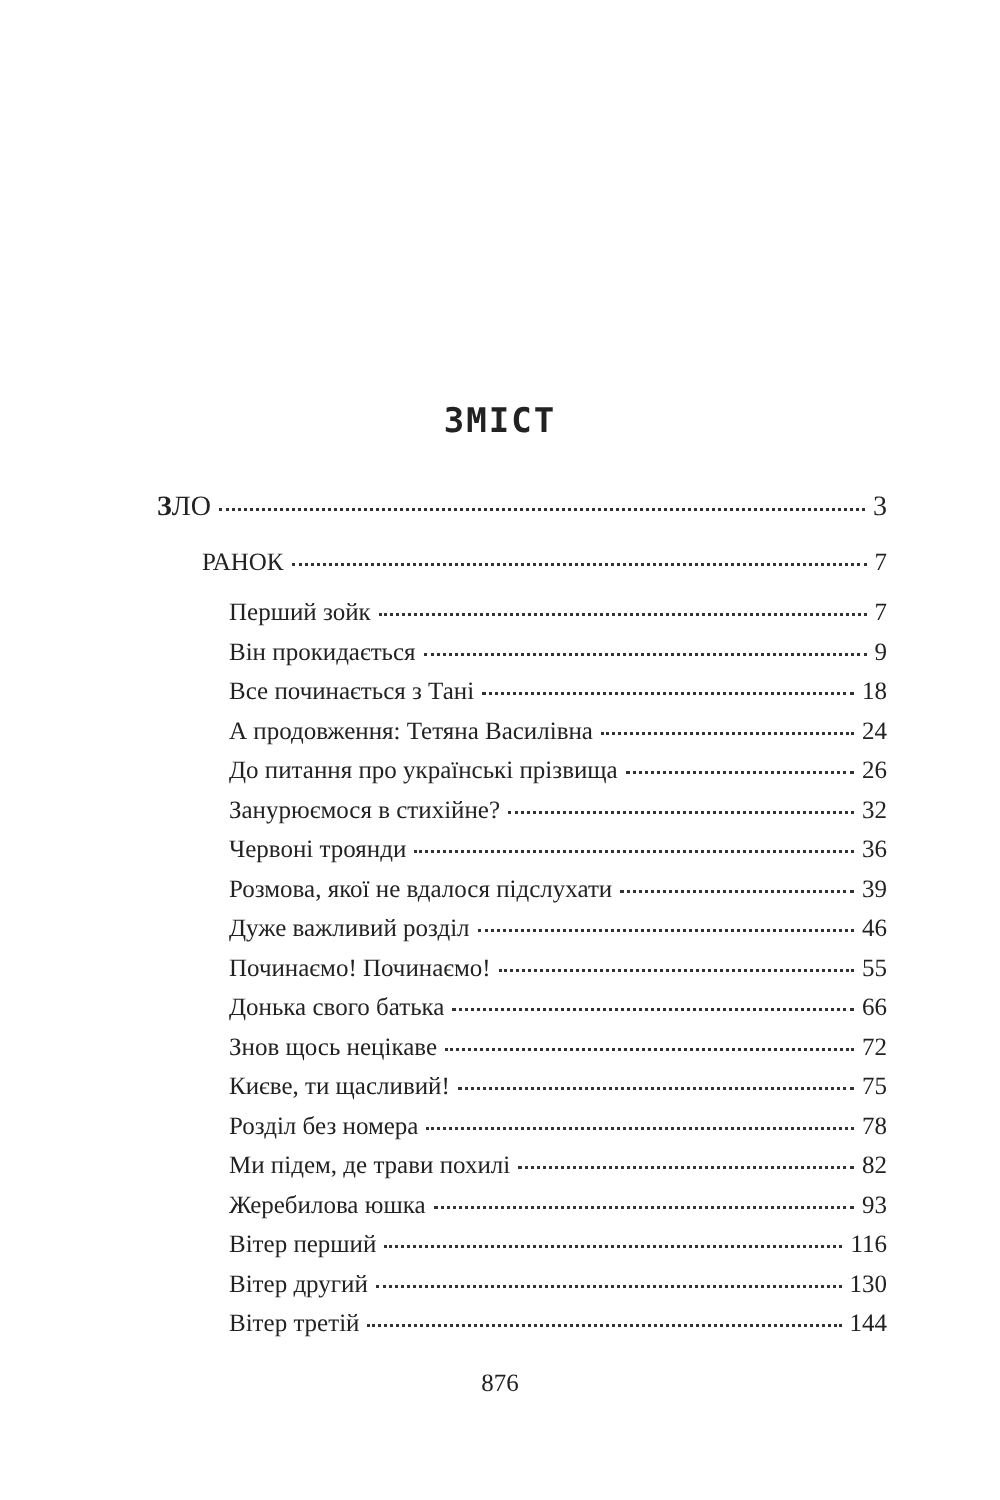ЗМІСТ
ЗЛО 3
РАНОК 7
Перший зойк 7
Він прокидається 9
Все починається з Тані 18
А продовження: Тетяна Василівна 24
До питання про українські прізвища 26
Занурюємося в стихійне? 32
Червоні троянди 36
Розмова, якої не вдалося підслухати 39
Дуже важливий розділ 46
Починаємо! Починаємо! 55
Донька свого батька 66
Знов щось нецікаве 72
Києве, ти щасливий! 75
Розділ без номера 78
Ми підем, де трави похилі 82
Жеребилова юшка 93
Вітер перший 116
Вітер другий 130
Вітер третій 144
876